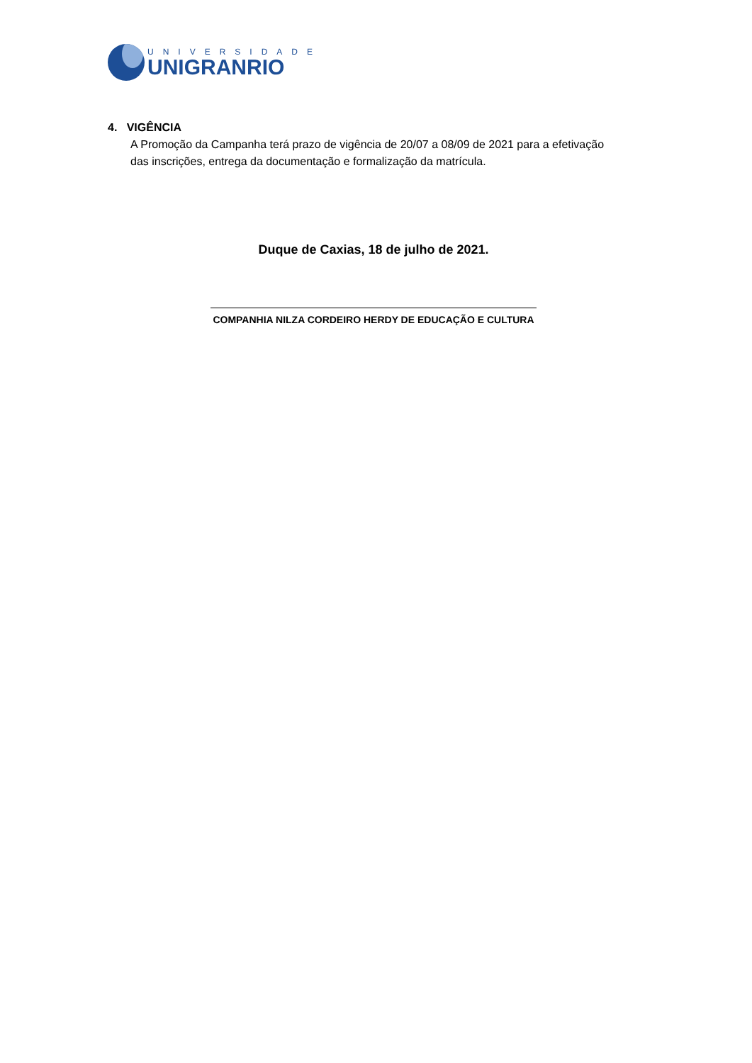UNIVERSIDADE
UNIGRANRIO
4. VIGÊNCIA
A Promoção da Campanha terá prazo de vigência de 20/07 a 08/09 de 2021 para a efetivação das inscrições, entrega da documentação e formalização da matrícula.
Duque de Caxias, 18 de julho de 2021.
COMPANHIA NILZA CORDEIRO HERDY DE EDUCAÇÃO E CULTURA